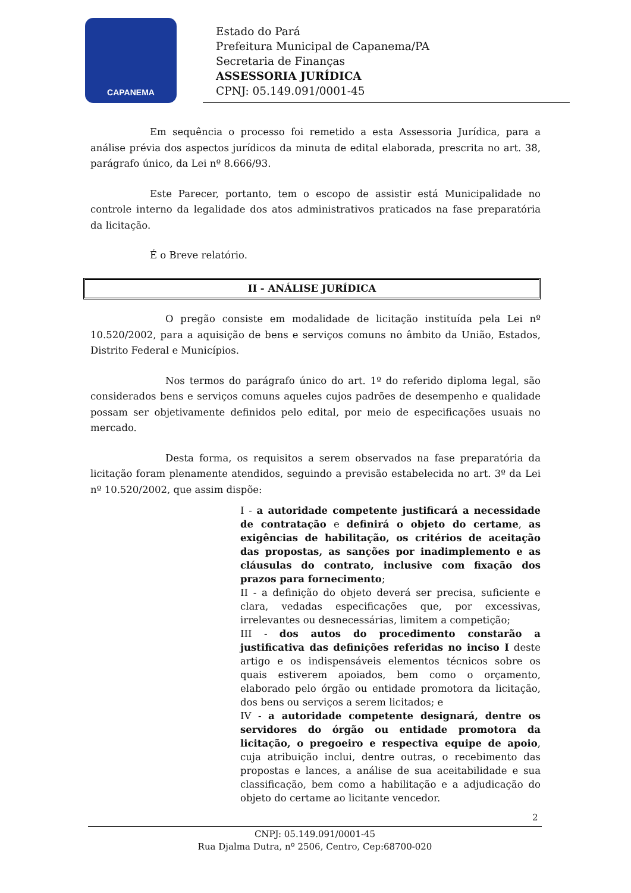CAPANEMA
Estado do Pará
Prefeitura Municipal de Capanema/PA
Secretaria de Finanças
ASSESSORIA JURÍDICA
CPNJ: 05.149.091/0001-45
Em sequência o processo foi remetido a esta Assessoria Jurídica, para a análise prévia dos aspectos jurídicos da minuta de edital elaborada, prescrita no art. 38, parágrafo único, da Lei nº 8.666/93.
Este Parecer, portanto, tem o escopo de assistir está Municipalidade no controle interno da legalidade dos atos administrativos praticados na fase preparatória da licitação.
É o Breve relatório.
II - ANÁLISE JURÍDICA
O pregão consiste em modalidade de licitação instituída pela Lei nº 10.520/2002, para a aquisição de bens e serviços comuns no âmbito da União, Estados, Distrito Federal e Municípios.
Nos termos do parágrafo único do art. 1º do referido diploma legal, são considerados bens e serviços comuns aqueles cujos padrões de desempenho e qualidade possam ser objetivamente definidos pelo edital, por meio de especificações usuais no mercado.
Desta forma, os requisitos a serem observados na fase preparatória da licitação foram plenamente atendidos, seguindo a previsão estabelecida no art. 3º da Lei nº 10.520/2002, que assim dispõe:
I - a autoridade competente justificará a necessidade de contratação e definirá o objeto do certame, as exigências de habilitação, os critérios de aceitação das propostas, as sanções por inadimplemento e as cláusulas do contrato, inclusive com fixação dos prazos para fornecimento;
II - a definição do objeto deverá ser precisa, suficiente e clara, vedadas especificações que, por excessivas, irrelevantes ou desnecessárias, limitem a competição;
III - dos autos do procedimento constarão a justificativa das definições referidas no inciso I deste artigo e os indispensáveis elementos técnicos sobre os quais estiverem apoiados, bem como o orçamento, elaborado pelo órgão ou entidade promotora da licitação, dos bens ou serviços a serem licitados; e
IV - a autoridade competente designará, dentre os servidores do órgão ou entidade promotora da licitação, o pregoeiro e respectiva equipe de apoio, cuja atribuição inclui, dentre outras, o recebimento das propostas e lances, a análise de sua aceitabilidade e sua classificação, bem como a habilitação e a adjudicação do objeto do certame ao licitante vencedor.
2
CNPJ: 05.149.091/0001-45
Rua Djalma Dutra, nº 2506, Centro, Cep:68700-020